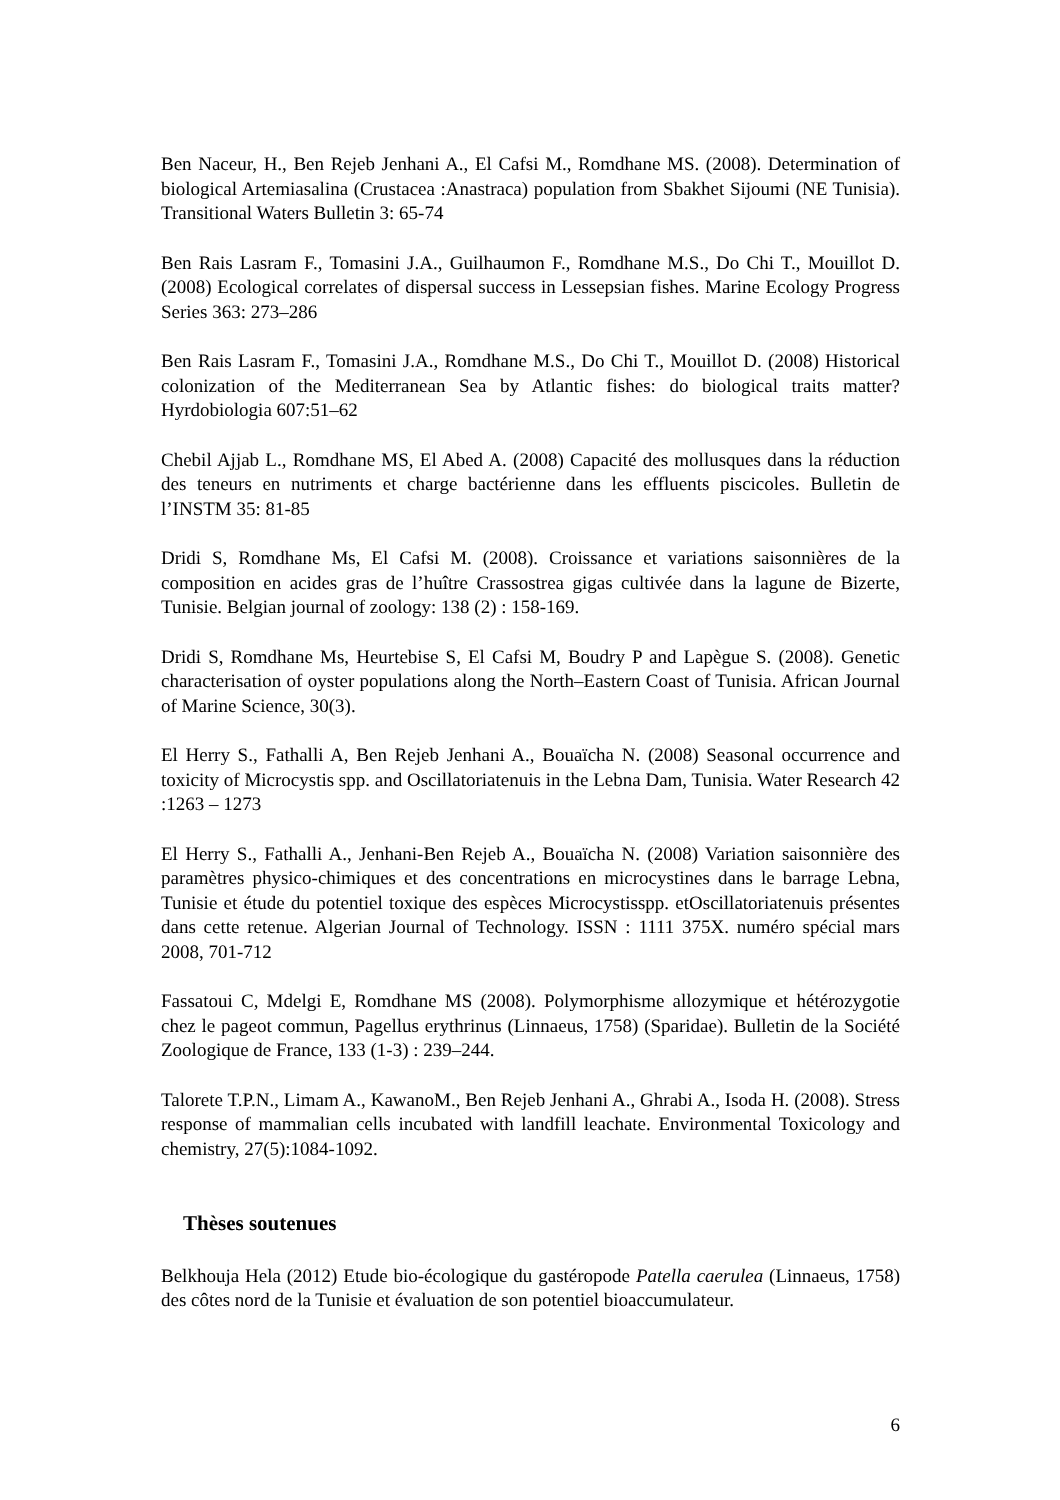Ben Naceur, H., Ben Rejeb Jenhani A., El Cafsi M., Romdhane MS. (2008). Determination of biological Artemiasalina (Crustacea :Anastraca) population from Sbakhet Sijoumi (NE Tunisia). Transitional Waters Bulletin 3: 65-74
Ben Rais Lasram F., Tomasini J.A., Guilhaumon F., Romdhane M.S., Do Chi T., Mouillot D. (2008) Ecological correlates of dispersal success in Lessepsian fishes. Marine Ecology Progress Series 363: 273–286
Ben Rais Lasram F., Tomasini J.A., Romdhane M.S., Do Chi T., Mouillot D. (2008) Historical colonization of the Mediterranean Sea by Atlantic fishes: do biological traits matter? Hyrdobiologia 607:51–62
Chebil Ajjab L., Romdhane MS, El Abed A. (2008) Capacité des mollusques dans la réduction des teneurs en nutriments et charge bactérienne dans les effluents piscicoles. Bulletin de l’INSTM 35: 81-85
Dridi S, Romdhane Ms, El Cafsi M. (2008). Croissance et variations saisonnières de la composition en acides gras de l’huître Crassostrea gigas cultivée dans la lagune de Bizerte, Tunisie. Belgian journal of zoology: 138 (2) : 158-169.
Dridi S, Romdhane Ms, Heurtebise S, El Cafsi M, Boudry P and Lapègue S. (2008). Genetic characterisation of oyster populations along the North–Eastern Coast of Tunisia. African Journal of Marine Science, 30(3).
El Herry S., Fathalli A, Ben Rejeb Jenhani A., Bouaïcha N. (2008) Seasonal occurrence and toxicity of Microcystis spp. and Oscillatoriatenuis in the Lebna Dam, Tunisia. Water Research 42 :1263 – 1273
El Herry S., Fathalli A., Jenhani-Ben Rejeb A., Bouaïcha N. (2008) Variation saisonnière des paramètres physico-chimiques et des concentrations en microcystines dans le barrage Lebna, Tunisie et étude du potentiel toxique des espèces Microcystisspp. etOscillatoriatenuis présentes dans cette retenue. Algerian Journal of Technology. ISSN : 1111 375X. numéro spécial mars 2008, 701-712
Fassatoui C, Mdelgi E, Romdhane MS (2008). Polymorphisme allozymique et hétérozygotie chez le pageot commun, Pagellus erythrinus (Linnaeus, 1758) (Sparidae). Bulletin de la Société Zoologique de France, 133 (1-3) : 239–244.
Talorete T.P.N., Limam A., KawanoM., Ben Rejeb Jenhani A., Ghrabi A., Isoda H. (2008). Stress response of mammalian cells incubated with landfill leachate. Environmental Toxicology and chemistry, 27(5):1084-1092.
Thèses soutenues
Belkhouja Hela (2012) Etude bio-écologique du gastéropode Patella caerulea (Linnaeus, 1758) des côtes nord de la Tunisie et évaluation de son potentiel bioaccumulateur.
6